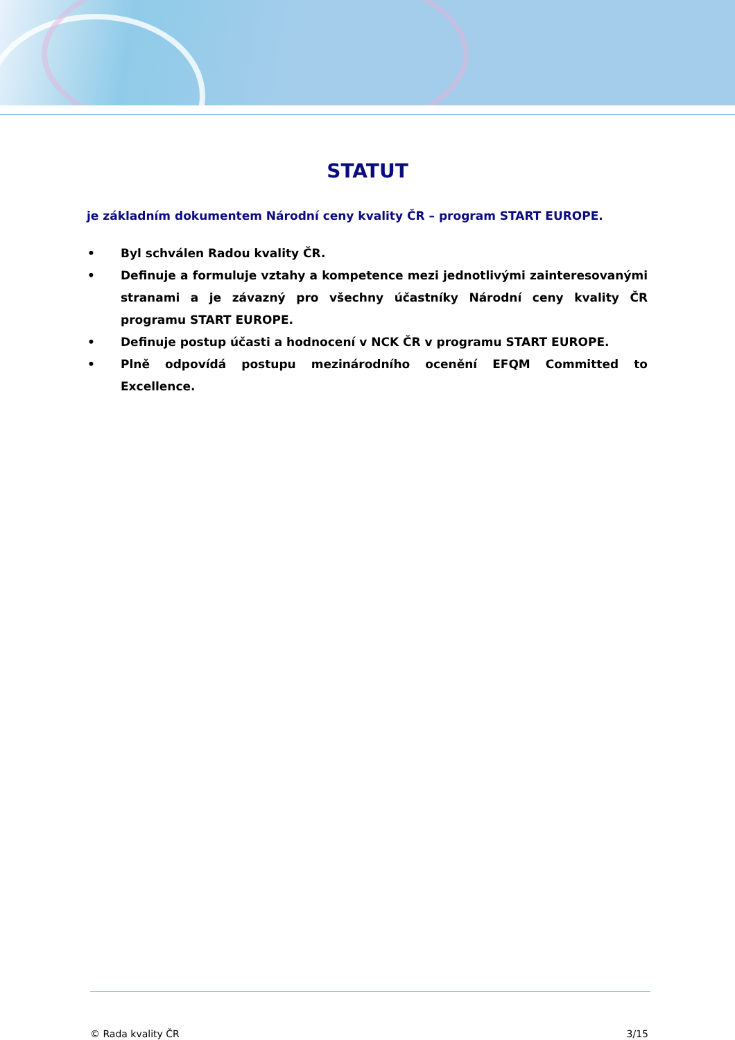STATUT
je základním dokumentem Národní ceny kvality ČR – program START EUROPE.
• Byl schválen Radou kvality ČR.
• Definuje a formuluje vztahy a kompetence mezi jednotlivými zainteresovanými stranami a je závazný pro všechny účastníky Národní ceny kvality ČR programu START EUROPE.
• Definuje postup účasti a hodnocení v NCK ČR v programu START EUROPE.
• Plně odpovídá postupu mezinárodního ocenění EFQM Committed to Excellence.
© Rada kvality ČR 3/15